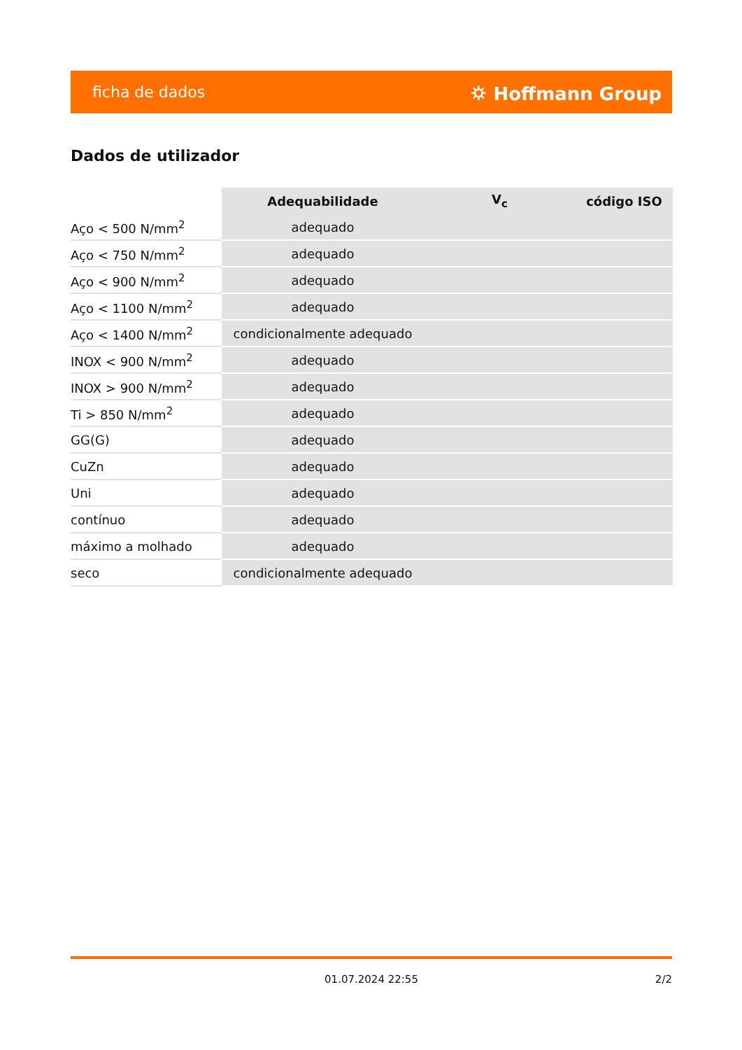ficha de dados ⛭ Hoffmann Group
Dados de utilizador
| | Adequabilidade | V<sub>c</sub> | código ISO |
| --- | --- | --- | --- |
| Aço < 500 N/mm<sup>2</sup> | adequado | | |
| Aço < 750 N/mm<sup>2</sup> | adequado | | |
| Aço < 900 N/mm<sup>2</sup> | adequado | | |
| Aço < 1100 N/mm<sup>2</sup> | adequado | | |
| Aço < 1400 N/mm<sup>2</sup> | condicionalmente adequado | | |
| INOX < 900 N/mm<sup>2</sup> | adequado | | |
| INOX > 900 N/mm<sup>2</sup> | adequado | | |
| Ti > 850 N/mm<sup>2</sup> | adequado | | |
| GG(G) | adequado | | |
| CuZn | adequado | | |
| Uni | adequado | | |
| contínuo | adequado | | |
| máximo a molhado | adequado | | |
| seco | condicionalmente adequado | | |
01.07.2024 22:55 2/2